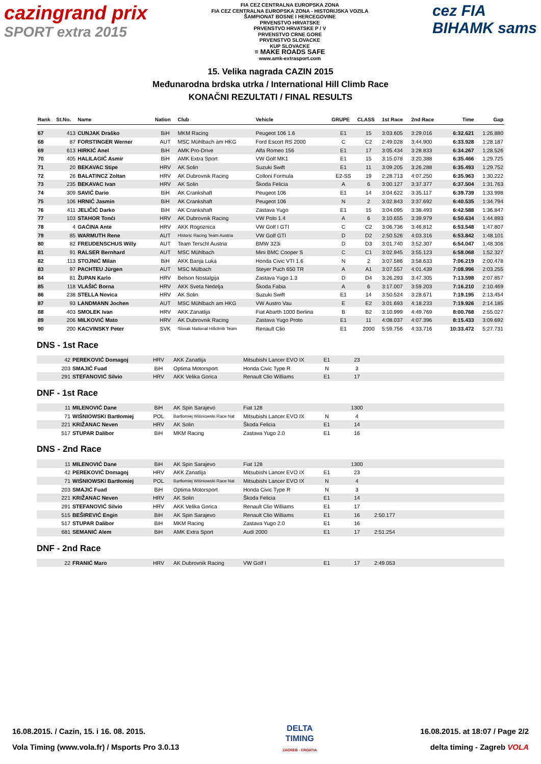cazingrand prix
SPORT extra 2015
FIA CEZ CENTRALNA EUROPSKA ZONA
FIA CEZ CENTRALNA EUROPSKA ZONA - HISTORIJSKA VOZILA
ŠAMPIONAT BOSNE I HERCEGOVINE
PRVENSTVO HRVATSKE
PRVENSTVO HRVATSKE P / V
PRVENSTVO CRNE GORE
PRVENSTVO SLOVACKE
KUP SLOVACKE
≡ MAKE ROADS SAFE
www.amk-extrasport.com
cez FIA
BIHAMK sams
15. Velika nagrada CAZIN 2015
Međunarodna brdska utrka / International Hill Climb Race
KONAČNI REZULTATI / FINAL RESULTS
| Rank | St.No. | Name | Nation | Club | Vehicle | GRUPE | CLASS | 1st Race | 2nd Race | Time | Gap |
| --- | --- | --- | --- | --- | --- | --- | --- | --- | --- | --- | --- |
| 67 | 413 | CUNJAK Draško | BiH | MKM Racing | Peugeot 106 1.6 | E1 | 15 | 3:03.605 | 3:29.016 | 6:32.621 | 1:26.880 |
| 68 | 87 | FORSTINGER Werner | AUT | MSC Mühlbach am HKG | Ford Escort RS 2000 | C | C2 | 2:49.028 | 3:44.900 | 6:33.928 | 1:28.187 |
| 69 | 613 | HIRKIĆ Anel | BiH | AMK Pro-Drive | Alfa Romeo 156 | E1 | 17 | 3:05.434 | 3:28.833 | 6:34.267 | 1:28.526 |
| 70 | 405 | HALILAGIĆ Asmir | BiH | AMK Extra Sport | VW Golf MK1 | E1 | 15 | 3:15.078 | 3:20.388 | 6:35.466 | 1:29.725 |
| 71 | 20 | BEKAVAC Stipe | HRV | AK Solin | Suzuki Swift | E1 | 11 | 3:09.205 | 3:26.288 | 6:35.493 | 1:29.752 |
| 72 | 26 | BALATINCZ Zoltan | HRV | AK Dubrovnik Racing | Colloni Formula | E2-SS | 19 | 2:28.713 | 4:07.250 | 6:35.963 | 1:30.222 |
| 73 | 235 | BEKAVAC Ivan | HRV | AK Solin | Škoda Felicia | A | 6 | 3:00.127 | 3:37.377 | 6:37.504 | 1:31.763 |
| 74 | 309 | SAVIĆ Dario | BiH | AK Crankshaft | Peugeot 106 | E1 | 14 | 3:04.622 | 3:35.117 | 6:39.739 | 1:33.998 |
| 75 | 106 | HRNIĆ Jasmin | BiH | AK Crankshaft | Peugeot 106 | N | 2 | 3:02.843 | 3:37.692 | 6:40.535 | 1:34.794 |
| 76 | 411 | JELIČIĆ Darko | BiH | AK Crankshaft | Zastava Yugo | E1 | 15 | 3:04.095 | 3:38.493 | 6:42.588 | 1:36.847 |
| 77 | 103 | STAHOR Tonći | HRV | AK Dubrovnik Racing | VW Polo 1.4 | A | 6 | 3:10.655 | 3:39.979 | 6:50.634 | 1:44.893 |
| 78 | 4 | GAĆINA Ante | HRV | AKK Rogoznica | VW Golf I GTI | C | C2 | 3:06.736 | 3:46.812 | 6:53.548 | 1:47.807 |
| 79 | 85 | WARMUTH Rene | AUT | Historic Racing Team Austria | VW Golf GTI | D | D2 | 2:50.526 | 4:03.316 | 6:53.842 | 1:48.101 |
| 80 | 82 | FREUDENSCHUS Willy | AUT | Team Terschl Austria | BMW 323i | D | D3 | 3:01.740 | 3:52.307 | 6:54.047 | 1:48.306 |
| 81 | 91 | RALSER Bernhard | AUT | MSC Mühlbach | Mini BMC Cooper S | C | C1 | 3:02.945 | 3:55.123 | 6:58.068 | 1:52.327 |
| 82 | 113 | STOJNIĆ Milan | BiH | AKK Banja Luka | Honda Civic VTI 1.6 | N | 2 | 3:07.586 | 3:58.633 | 7:06.219 | 2:00.478 |
| 83 | 97 | PACHTEU Jürgen | AUT | MSC Mülbach | Steyer Puch 650 TR | A | A1 | 3:07.557 | 4:01.439 | 7:08.996 | 2:03.255 |
| 84 | 81 | ŽUPAN Karlo | HRV | Belson Nostalgija | Zastava Yugo 1.3 | D | D4 | 3:26.293 | 3:47.305 | 7:13.598 | 2:07.857 |
| 85 | 118 | VLAŠIĆ Borna | HRV | AKK Sveta Nedelja | Škoda Fabia | A | 6 | 3:17.007 | 3:59.203 | 7:16.210 | 2:10.469 |
| 86 | 238 | STELLA Novica | HRV | AK Solin | Suzuki Swift | E1 | 14 | 3:50.524 | 3:28.671 | 7:19.195 | 2:13.454 |
| 87 | 93 | LANDMANN Jochen | AUT | MSC Mühlbach am HKG | VW Austro Vau | E | E2 | 3:01.693 | 4:18.233 | 7:19.926 | 2:14.185 |
| 88 | 403 | SMOLEK Ivan | HRV | AKK Zanatlija | Fiat Abarth 1000 Berlina | B | B2 | 3:10.999 | 4:49.769 | 8:00.768 | 2:55.027 |
| 89 | 206 | MILKOVIĆ Mato | HRV | AK Dubrovnik Racing | Zastava Yugo Proto | E1 | 11 | 4:08.037 | 4:07.396 | 8:15.433 | 3:09.692 |
| 90 | 200 | KACVINSKY Peter | SVK | Slovak National Hillclimb Team | Renault Clio | E1 | 2000 | 5:59.756 | 4:33.716 | 10:33.472 | 5:27.731 |
DNS - 1st Race
| | 42 | PEREKOVIĆ Domagoj | HRV | AKK Zanatlija | Mitsubishi Lancer EVO IX | E1 | 23 | |
| | 203 | SMAJIĆ Fuad | BiH | Optima Motorsport | Honda Civic Type R | N | 3 | |
| | 291 | STEFANOVIĆ Silvio | HRV | AKK Velika Gorica | Renault Clio Williams | E1 | 17 | |
DNF - 1st Race
| | 11 | MILENOVIĆ Dane | BiH | AK Spin Sarajevo | Fiat 128 | | 1300 | |
| | 71 | WIŚNIOWSKI Bartłomiej | POL | Bartłomiej Wiśniowski Race Nat | Mitsubishi Lancer EVO IX | N | 4 | |
| | 221 | KRIŽANAC Neven | HRV | AK Solin | Škoda Felicia | E1 | 14 | |
| | 517 | STUPAR Dalibor | BiH | MKM Racing | Zastava Yugo 2.0 | E1 | 16 | |
DNS - 2nd Race
| | 11 | MILENOVIĆ Dane | BiH | AK Spin Sarajevo | Fiat 128 | | 1300 | |
| | 42 | PEREKOVIĆ Domagoj | HRV | AKK Zanatlija | Mitsubishi Lancer EVO IX | E1 | 23 | |
| | 71 | WIŚNIOWSKI Bartłomiej | POL | Bartłomiej Wiśniowski Race Nat | Mitsubishi Lancer EVO IX | N | 4 | |
| | 203 | SMAJIĆ Fuad | BiH | Optima Motorsport | Honda Civic Type R | N | 3 | |
| | 221 | KRIŽANAC Neven | HRV | AK Solin | Škoda Felicia | E1 | 14 | |
| | 291 | STEFANOVIĆ Silvio | HRV | AKK Velika Gorica | Renault Clio Williams | E1 | 17 | |
| | 515 | BEŠIREVIĆ Engin | BiH | AK Spin Sarajevo | Renault Clio Williams | E1 | 16 | 2:50.177 |
| | 517 | STUPAR Dalibor | BiH | MKM Racing | Zastava Yugo 2.0 | E1 | 16 | |
| | 681 | SEMANIĆ Alem | BiH | AMK Extra Sport | Audi 2000 | E1 | 17 | 2:51.254 |
DNF - 2nd Race
| | 22 | FRANIĆ Maro | HRV | AK Dubrovnik Racing | VW Golf I | E1 | 17 | 2:49.053 |
16.08.2015. / Cazin, 15. i 16. 08. 2015.
Vola Timing (www.vola.fr) / Msports Pro 3.0.13
DELTA
TIMING
ZAGREB - CROATIA
16.08.2015. at 18:07 / Page 2/2
delta timing - Zagreb VOLA